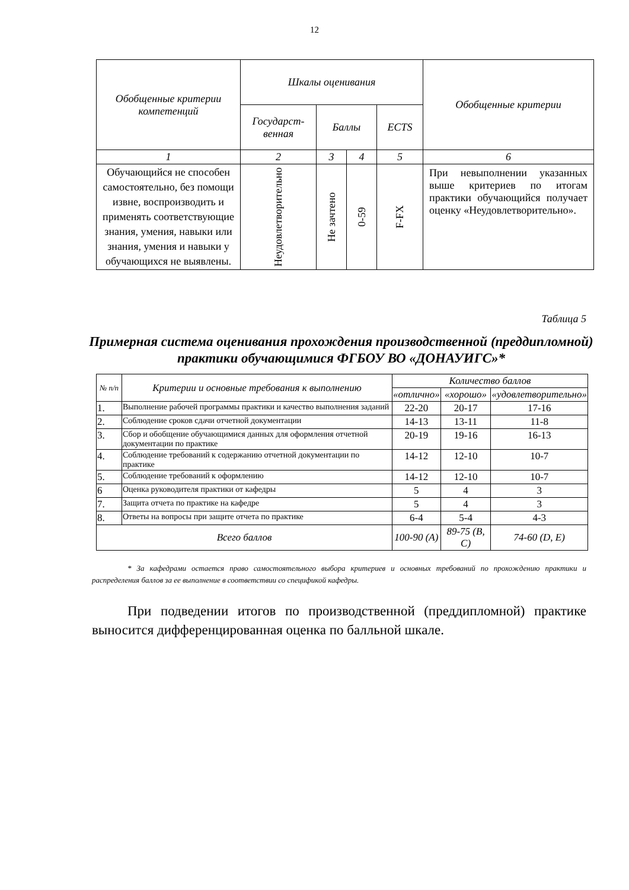12
| Обобщенные критерии компетенций | Шкалы оценивания | | | | Обобщенные критерии |
| --- | --- | --- | --- | --- | --- |
| | Государст-венная | Баллы | | ECTS | |
| 1 | 2 | 3 | 4 | 5 | 6 |
| Обучающийся не способен самостоятельно, без помощи извне, воспроизводить и применять соответствующие знания, умения, навыки или знания, умения и навыки у обучающихся не выявлены. | Неудовлетворительно | Не зачтено | 0-59 | F-FX | При невыполнении указанных выше критериев по итогам практики обучающийся получает оценку «Неудовлетворительно». |
Таблица 5
Примерная система оценивания прохождения производственной (преддипломной) практики обучающимися ФГБОУ ВО «ДОНАУИГС»*
| № п/п | Критерии и основные требования к выполнению | Количество баллов | | |
| --- | --- | --- | --- | --- |
| | | «отлично» | «хорошо» | «удовлетворительно» |
| 1. | Выполнение рабочей программы практики и качество выполнения заданий | 22-20 | 20-17 | 17-16 |
| 2. | Соблюдение сроков сдачи отчетной документации | 14-13 | 13-11 | 11-8 |
| 3. | Сбор и обобщение обучающимися данных для оформления отчетной документации по практике | 20-19 | 19-16 | 16-13 |
| 4. | Соблюдение требований к содержанию отчетной документации по практике | 14-12 | 12-10 | 10-7 |
| 5. | Соблюдение требований к оформлению | 14-12 | 12-10 | 10-7 |
| 6 | Оценка руководителя практики от кафедры | 5 | 4 | 3 |
| 7. | Защита отчета по практике на кафедре | 5 | 4 | 3 |
| 8. | Ответы на вопросы при защите отчета по практике | 6-4 | 5-4 | 4-3 |
| Всего баллов | | 100-90 (A) | 89-75 (B, C) | 74-60 (D, E) |
* За кафедрами остается право самостоятельного выбора критериев и основных требований по прохождению практики и распределения баллов за ее выполнение в соответствии со спецификой кафедры.
При подведении итогов по производственной (преддипломной) практике выносится дифференцированная оценка по балльной шкале.